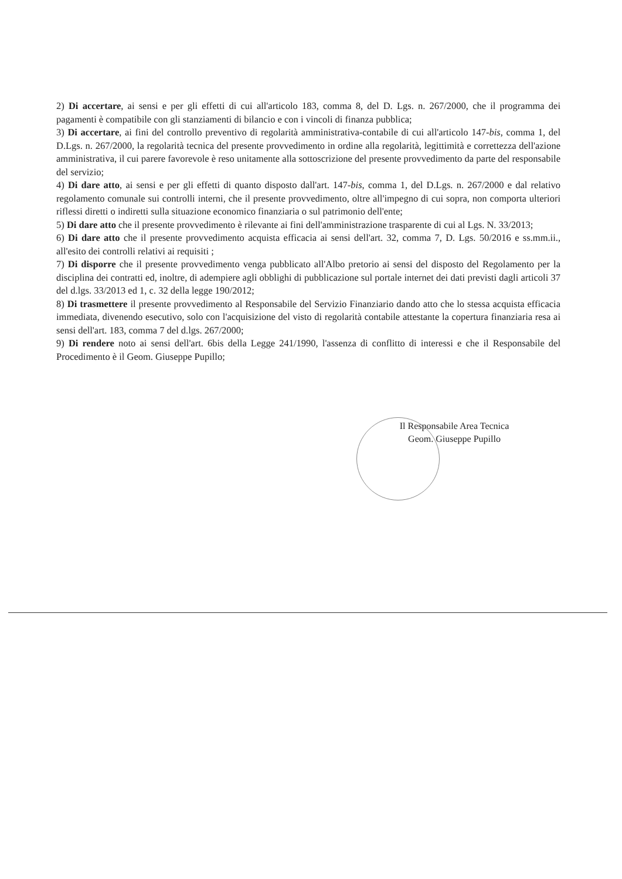2) Di accertare, ai sensi e per gli effetti di cui all'articolo 183, comma 8, del D. Lgs. n. 267/2000, che il programma dei pagamenti è compatibile con gli stanziamenti di bilancio e con i vincoli di finanza pubblica;
3) Di accertare, ai fini del controllo preventivo di regolarità amministrativa-contabile di cui all'articolo 147-bis, comma 1, del D.Lgs. n. 267/2000, la regolarità tecnica del presente provvedimento in ordine alla regolarità, legittimità e correttezza dell'azione amministrativa, il cui parere favorevole è reso unitamente alla sottoscrizione del presente provvedimento da parte del responsabile del servizio;
4) Di dare atto, ai sensi e per gli effetti di quanto disposto dall'art. 147-bis, comma 1, del D.Lgs. n. 267/2000 e dal relativo regolamento comunale sui controlli interni, che il presente provvedimento, oltre all'impegno di cui sopra, non comporta ulteriori riflessi diretti o indiretti sulla situazione economico finanziaria o sul patrimonio dell'ente;
5) Di dare atto che il presente provvedimento è rilevante ai fini dell'amministrazione trasparente di cui al Lgs. N. 33/2013;
6) Di dare atto che il presente provvedimento acquista efficacia ai sensi dell'art. 32, comma 7, D. Lgs. 50/2016 e ss.mm.ii., all'esito dei controlli relativi ai requisiti ;
7) Di disporre che il presente provvedimento venga pubblicato all'Albo pretorio ai sensi del disposto del Regolamento per la disciplina dei contratti ed, inoltre, di adempiere agli obblighi di pubblicazione sul portale internet dei dati previsti dagli articoli 37 del d.lgs. 33/2013 ed 1, c. 32 della legge 190/2012;
8) Di trasmettere il presente provvedimento al Responsabile del Servizio Finanziario dando atto che lo stessa acquista efficacia immediata, divenendo esecutivo, solo con l'acquisizione del visto di regolarità contabile attestante la copertura finanziaria resa ai sensi dell'art. 183, comma 7 del d.lgs. 267/2000;
9) Di rendere noto ai sensi dell'art. 6bis della Legge 241/1990, l'assenza di conflitto di interessi e che il Responsabile del Procedimento è il Geom. Giuseppe Pupillo;
Il Responsabile Area Tecnica
Geom. Giuseppe Pupillo